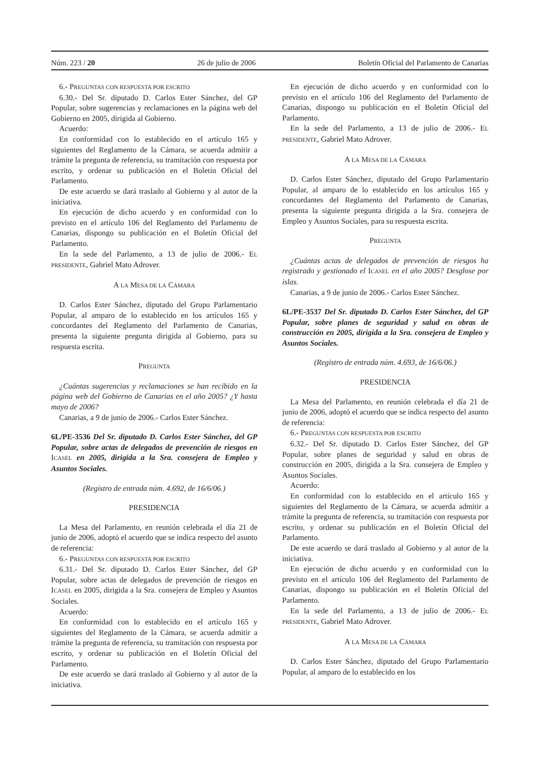Núm. 223 / 20 26 de julio de 2006 Boletín Oficial del Parlamento de Canarias
6.- PREGUNTAS CON RESPUESTA POR ESCRITO
6.30.- Del Sr. diputado D. Carlos Ester Sánchez, del GP Popular, sobre sugerencias y reclamaciones en la página web del Gobierno en 2005, dirigida al Gobierno.
Acuerdo:
En conformidad con lo establecido en el artículo 165 y siguientes del Reglamento de la Cámara, se acuerda admitir a trámite la pregunta de referencia, su tramitación con respuesta por escrito, y ordenar su publicación en el Boletín Oficial del Parlamento.
De este acuerdo se dará traslado al Gobierno y al autor de la iniciativa.
En ejecución de dicho acuerdo y en conformidad con lo previsto en el artículo 106 del Reglamento del Parlamento de Canarias, dispongo su publicación en el Boletín Oficial del Parlamento.
En la sede del Parlamento, a 13 de julio de 2006.- EL PRESIDENTE, Gabriel Mato Adrover.
A LA MESA DE LA CÁMARA
D. Carlos Ester Sánchez, diputado del Grupo Parlamentario Popular, al amparo de lo establecido en los artículos 165 y concordantes del Reglamento del Parlamento de Canarias, presenta la siguiente pregunta dirigida al Gobierno, para su respuesta escrita.
PREGUNTA
¿Cuántas sugerencias y reclamaciones se han recibido en la página web del Gobierno de Canarias en el año 2005? ¿Y hasta mayo de 2006?
Canarias, a 9 de junio de 2006.- Carlos Ester Sánchez.
6L/PE-3536 Del Sr. diputado D. Carlos Ester Sánchez, del GP Popular, sobre actas de delegados de prevención de riesgos en ICASEL en 2005, dirigida a la Sra. consejera de Empleo y Asuntos Sociales.
(Registro de entrada núm. 4.692, de 16/6/06.)
PRESIDENCIA
La Mesa del Parlamento, en reunión celebrada el día 21 de junio de 2006, adoptó el acuerdo que se indica respecto del asunto de referencia:
6.- PREGUNTAS CON RESPUESTA POR ESCRITO
6.31.- Del Sr. diputado D. Carlos Ester Sánchez, del GP Popular, sobre actas de delegados de prevención de riesgos en ICASEL en 2005, dirigida a la Sra. consejera de Empleo y Asuntos Sociales.
Acuerdo:
En conformidad con lo establecido en el artículo 165 y siguientes del Reglamento de la Cámara, se acuerda admitir a trámite la pregunta de referencia, su tramitación con respuesta por escrito, y ordenar su publicación en el Boletín Oficial del Parlamento.
De este acuerdo se dará traslado al Gobierno y al autor de la iniciativa.
En ejecución de dicho acuerdo y en conformidad con lo previsto en el artículo 106 del Reglamento del Parlamento de Canarias, dispongo su publicación en el Boletín Oficial del Parlamento.
En la sede del Parlamento, a 13 de julio de 2006.- EL PRESIDENTE, Gabriel Mato Adrover.
A LA MESA DE LA CÁMARA
D. Carlos Ester Sánchez, diputado del Grupo Parlamentario Popular, al amparo de lo establecido en los artículos 165 y concordantes del Reglamento del Parlamento de Canarias, presenta la siguiente pregunta dirigida a la Sra. consejera de Empleo y Asuntos Sociales, para su respuesta escrita.
PREGUNTA
¿Cuántas actas de delegados de prevención de riesgos ha registrado y gestionado el ICASEL en el año 2005? Desglose por islas.
Canarias, a 9 de junio de 2006.- Carlos Ester Sánchez.
6L/PE-3537 Del Sr. diputado D. Carlos Ester Sánchez, del GP Popular, sobre planes de seguridad y salud en obras de construcción en 2005, dirigida a la Sra. consejera de Empleo y Asuntos Sociales.
(Registro de entrada núm. 4.693, de 16/6/06.)
PRESIDENCIA
La Mesa del Parlamento, en reunión celebrada el día 21 de junio de 2006, adoptó el acuerdo que se indica respecto del asunto de referencia:
6.- PREGUNTAS CON RESPUESTA POR ESCRITO
6.32.- Del Sr. diputado D. Carlos Ester Sánchez, del GP Popular, sobre planes de seguridad y salud en obras de construcción en 2005, dirigida a la Sra. consejera de Empleo y Asuntos Sociales.
Acuerdo:
En conformidad con lo establecido en el artículo 165 y siguientes del Reglamento de la Cámara, se acuerda admitir a trámite la pregunta de referencia, su tramitación con respuesta por escrito, y ordenar su publicación en el Boletín Oficial del Parlamento.
De este acuerdo se dará traslado al Gobierno y al autor de la iniciativa.
En ejecución de dicho acuerdo y en conformidad con lo previsto en el artículo 106 del Reglamento del Parlamento de Canarias, dispongo su publicación en el Boletín Oficial del Parlamento.
En la sede del Parlamento, a 13 de julio de 2006.- EL PRESIDENTE, Gabriel Mato Adrover.
A LA MESA DE LA CÁMARA
D. Carlos Ester Sánchez, diputado del Grupo Parlamentario Popular, al amparo de lo establecido en los